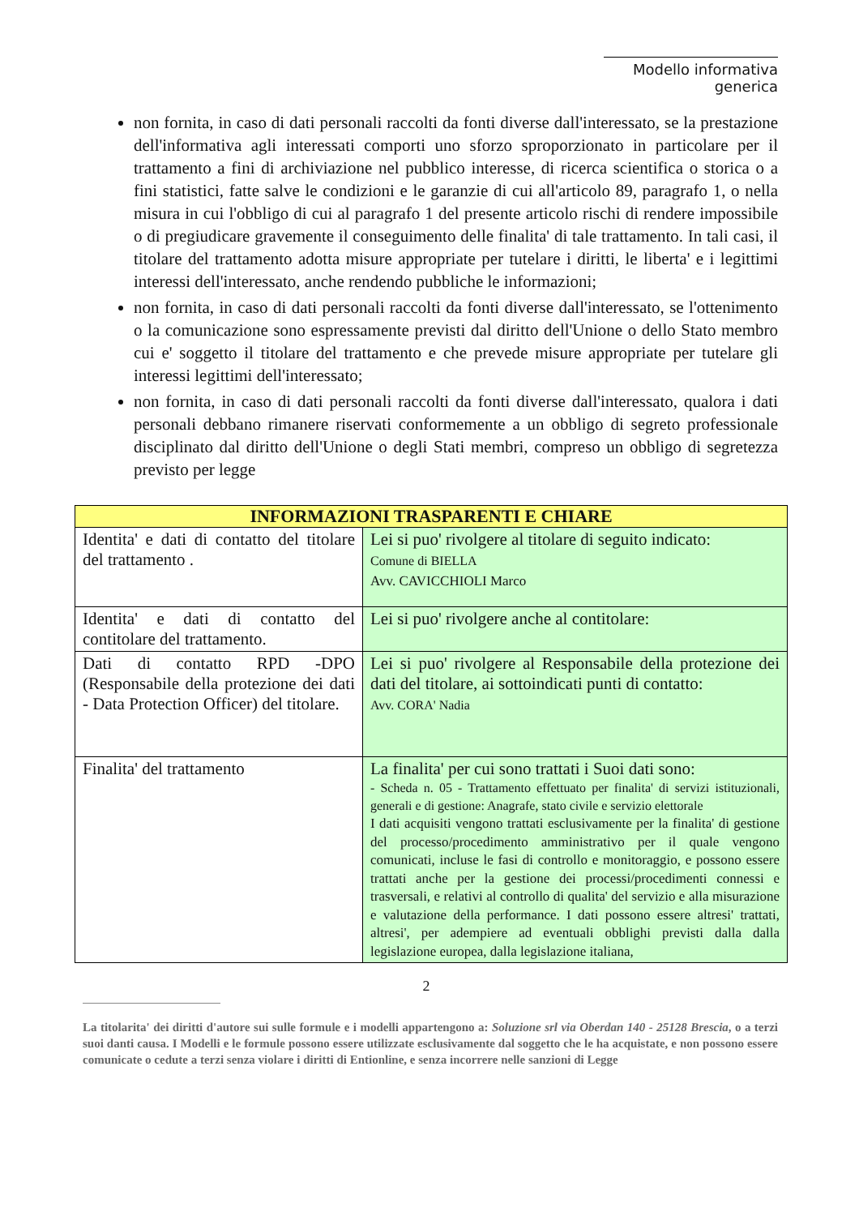Modello informativa generica
non fornita, in caso di dati personali raccolti da fonti diverse dall'interessato, se la prestazione dell'informativa agli interessati comporti uno sforzo sproporzionato in particolare per il trattamento a fini di archiviazione nel pubblico interesse, di ricerca scientifica o storica o a fini statistici, fatte salve le condizioni e le garanzie di cui all'articolo 89, paragrafo 1, o nella misura in cui l'obbligo di cui al paragrafo 1 del presente articolo rischi di rendere impossibile o di pregiudicare gravemente il conseguimento delle finalita' di tale trattamento. In tali casi, il titolare del trattamento adotta misure appropriate per tutelare i diritti, le liberta' e i legittimi interessi dell'interessato, anche rendendo pubbliche le informazioni;
non fornita, in caso di dati personali raccolti da fonti diverse dall'interessato, se l'ottenimento o la comunicazione sono espressamente previsti dal diritto dell'Unione o dello Stato membro cui e' soggetto il titolare del trattamento e che prevede misure appropriate per tutelare gli interessi legittimi dell'interessato;
non fornita, in caso di dati personali raccolti da fonti diverse dall'interessato, qualora i dati personali debbano rimanere riservati conformemente a un obbligo di segreto professionale disciplinato dal diritto dell'Unione o degli Stati membri, compreso un obbligo di segretezza previsto per legge
| INFORMAZIONI TRASPARENTI E CHIARE | |
| --- | --- |
| Identita' e dati di contatto del titolare del trattamento . | Lei si puo' rivolgere al titolare di seguito indicato: Comune di BIELLA Avv. CAVICCHIOLI Marco |
| Identita' e dati di contatto del contitolare del trattamento. | Lei si puo' rivolgere anche al contitolare: |
| Dati di contatto RPD -DPO (Responsabile della protezione dei dati - Data Protection Officer) del titolare. | Lei si puo' rivolgere al Responsabile della protezione dei dati del titolare, ai sottoindicati punti di contatto: Avv. CORA' Nadia |
| Finalita' del trattamento | La finalita' per cui sono trattati i Suoi dati sono: - Scheda n. 05 - Trattamento effettuato per finalita' di servizi istituzionali, generali e di gestione: Anagrafe, stato civile e servizio elettorale I dati acquisiti vengono trattati esclusivamente per la finalita' di gestione del processo/procedimento amministrativo per il quale vengono comunicati, incluse le fasi di controllo e monitoraggio, e possono essere trattati anche per la gestione dei processi/procedimenti connessi e trasversali, e relativi al controllo di qualita' del servizio e alla misurazione e valutazione della performance. I dati possono essere altresi' trattati, altresi', per adempiere ad eventuali obblighi previsti dalla dalla legislazione europea, dalla legislazione italiana, |
2
La titolarita' dei diritti d'autore sui sulle formule e i modelli appartengono a: Soluzione srl via Oberdan 140 - 25128 Brescia, o a terzi suoi danti causa. I Modelli e le formule possono essere utilizzate esclusivamente dal soggetto che le ha acquistate, e non possono essere comunicate o cedute a terzi senza violare i diritti di Entionline, e senza incorrere nelle sanzioni di Legge